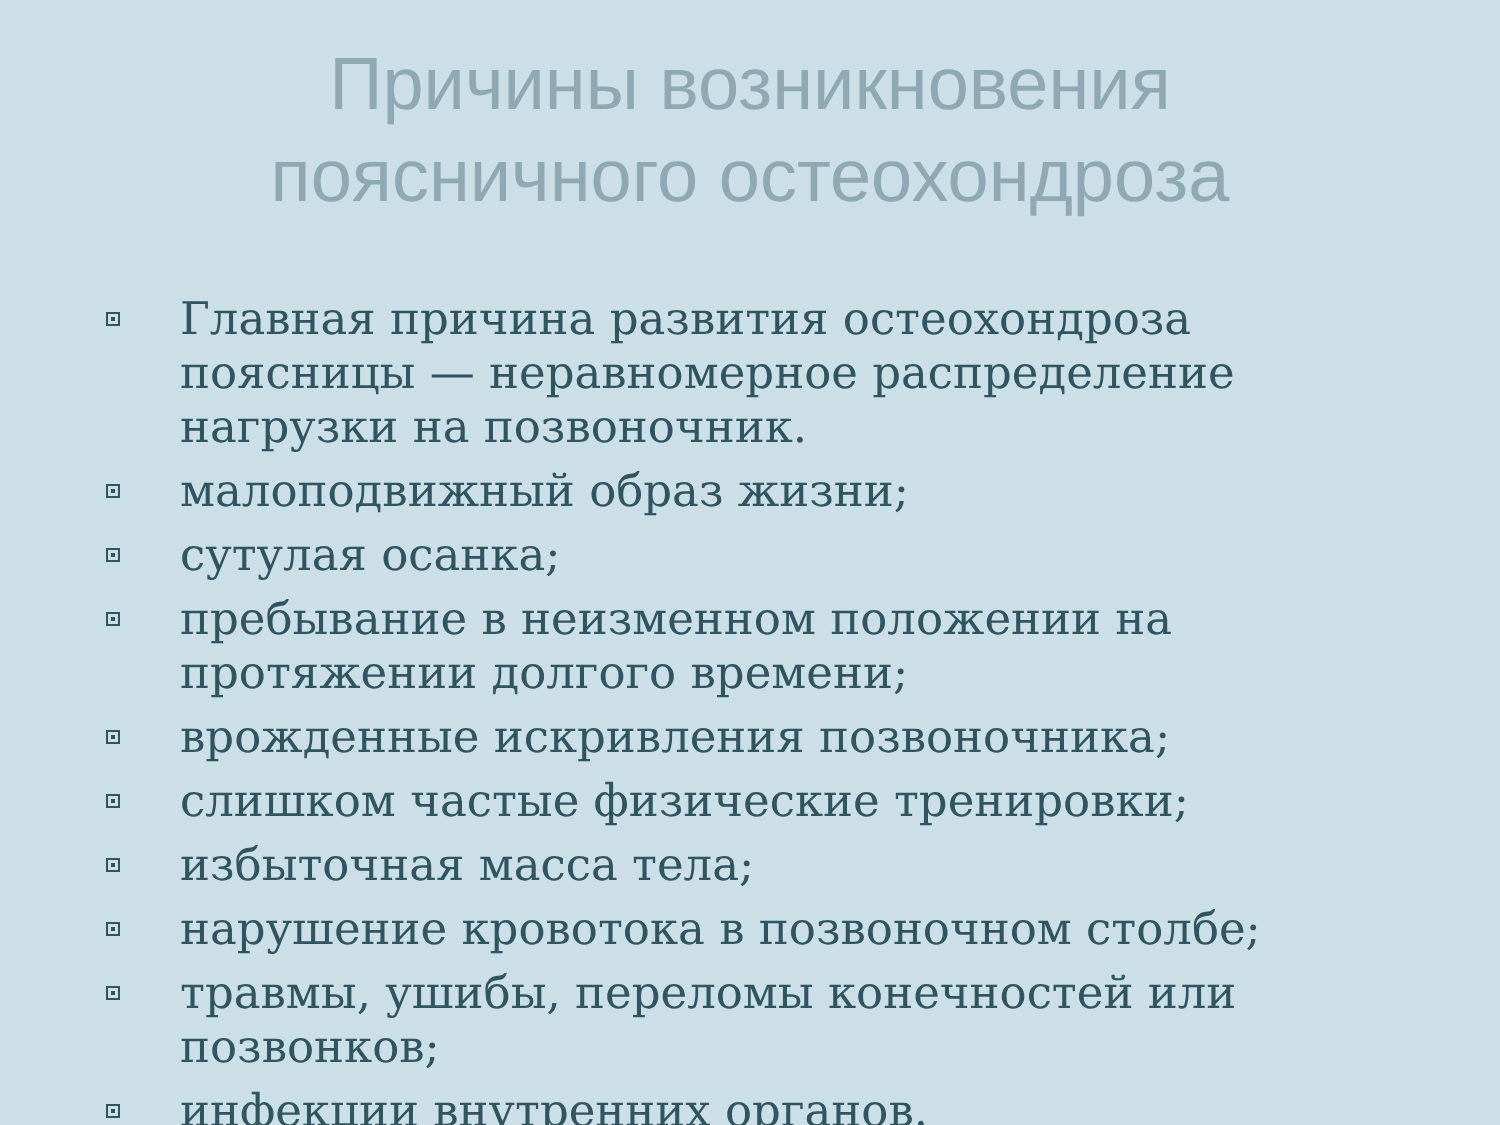Причины возникновения
поясничного остеохондроза
Главная причина развития остеохондроза поясницы — неравномерное распределение нагрузки на позвоночник.
малоподвижный образ жизни;
сутулая осанка;
пребывание в неизменном положении на протяжении долгого времени;
врожденные искривления позвоночника;
слишком частые физические тренировки;
избыточная масса тела;
нарушение кровотока в позвоночном столбе;
травмы, ушибы, переломы конечностей или позвонков;
инфекции внутренних органов.